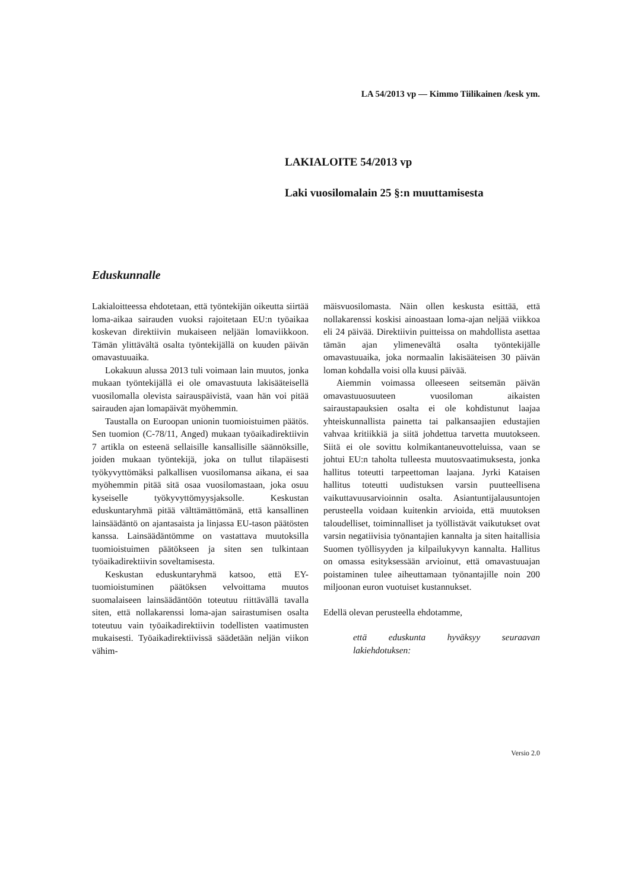LA 54/2013 vp — Kimmo Tiilikainen /kesk ym.
LAKIALOITE 54/2013 vp
Laki vuosilomalain 25 §:n muuttamisesta
Eduskunnalle
Lakialoitteessa ehdotetaan, että työntekijän oikeutta siirtää loma-aikaa sairauden vuoksi rajoitetaan EU:n työaikaa koskevan direktiivin mukaiseen neljään lomaviikkoon. Tämän ylittävältä osalta työntekijällä on kuuden päivän omavastuuaika.
Lokakuun alussa 2013 tuli voimaan lain muutos, jonka mukaan työntekijällä ei ole omavastuuta lakisääteisellä vuosilomalla olevista sairauspäivistä, vaan hän voi pitää sairauden ajan lomapäivät myöhemmin.
Taustalla on Euroopan unionin tuomioistuimen päätös. Sen tuomion (C-78/11, Anged) mukaan työaikadirektiivin 7 artikla on esteenä sellaisille kansallisille säännöksille, joiden mukaan työntekijä, joka on tullut tilapäisesti työkyvyttömäksi palkallisen vuosilomansa aikana, ei saa myöhemmin pitää sitä osaa vuosilomastaan, joka osuu kyseiselle työkyvyttömyysjaksolle. Keskustan eduskuntaryhmä pitää välttämättömänä, että kansallinen lainsäädäntö on ajantasaista ja linjassa EU-tason päätösten kanssa. Lainsäädäntömme on vastattava muutoksilla tuomioistuimen päätökseen ja siten sen tulkintaan työaikadirektiivin soveltamisesta.
Keskustan eduskuntaryhmä katsoo, että EY-tuomioistuminen päätöksen velvoittama muutos suomalaiseen lainsäädäntöön toteutuu riittävällä tavalla siten, että nollakarenssi loma-ajan sairastumisen osalta toteutuu vain työaikadirektiivin todellisten vaatimusten mukaisesti. Työaikadirektiivissä säädetään neljän viikon vähim-
mäisvuosilomasta. Näin ollen keskusta esittää, että nollakarenssi koskisi ainoastaan loma-ajan neljää viikkoa eli 24 päivää. Direktiivin puitteissa on mahdollista asettaa tämän ajan ylimenevältä osalta työntekijälle omavastuuaika, joka normaalin lakisääteisen 30 päivän loman kohdalla voisi olla kuusi päivää.
Aiemmin voimassa olleeseen seitsemän päivän omavastuuosuuteen vuosiloman aikaisten sairaustapauksien osalta ei ole kohdistunut laajaa yhteiskunnallista painetta tai palkansaajien edustajien vahvaa kritiikkiä ja siitä johdettua tarvetta muutokseen. Siitä ei ole sovittu kolmikantaneuvotteluissa, vaan se johtui EU:n taholta tulleesta muutosvaatimuksesta, jonka hallitus toteutti tarpeettoman laajana. Jyrki Kataisen hallitus toteutti uudistuksen varsin puutteellisena vaikuttavuusarvioinnin osalta. Asiantuntijalausuntojen perusteella voidaan kuitenkin arvioida, että muutoksen taloudelliset, toiminnalliset ja työllistävät vaikutukset ovat varsin negatiivisia työnantajien kannalta ja siten haitallisia Suomen työllisyyden ja kilpailukyvyn kannalta. Hallitus on omassa esityksessään arvioinut, että omavastuuajan poistaminen tulee aiheuttamaan työnantajille noin 200 miljoonan euron vuotuiset kustannukset.
Edellä olevan perusteella ehdotamme,
että eduskunta hyväksyy seuraavan lakiehdotuksen:
Versio 2.0